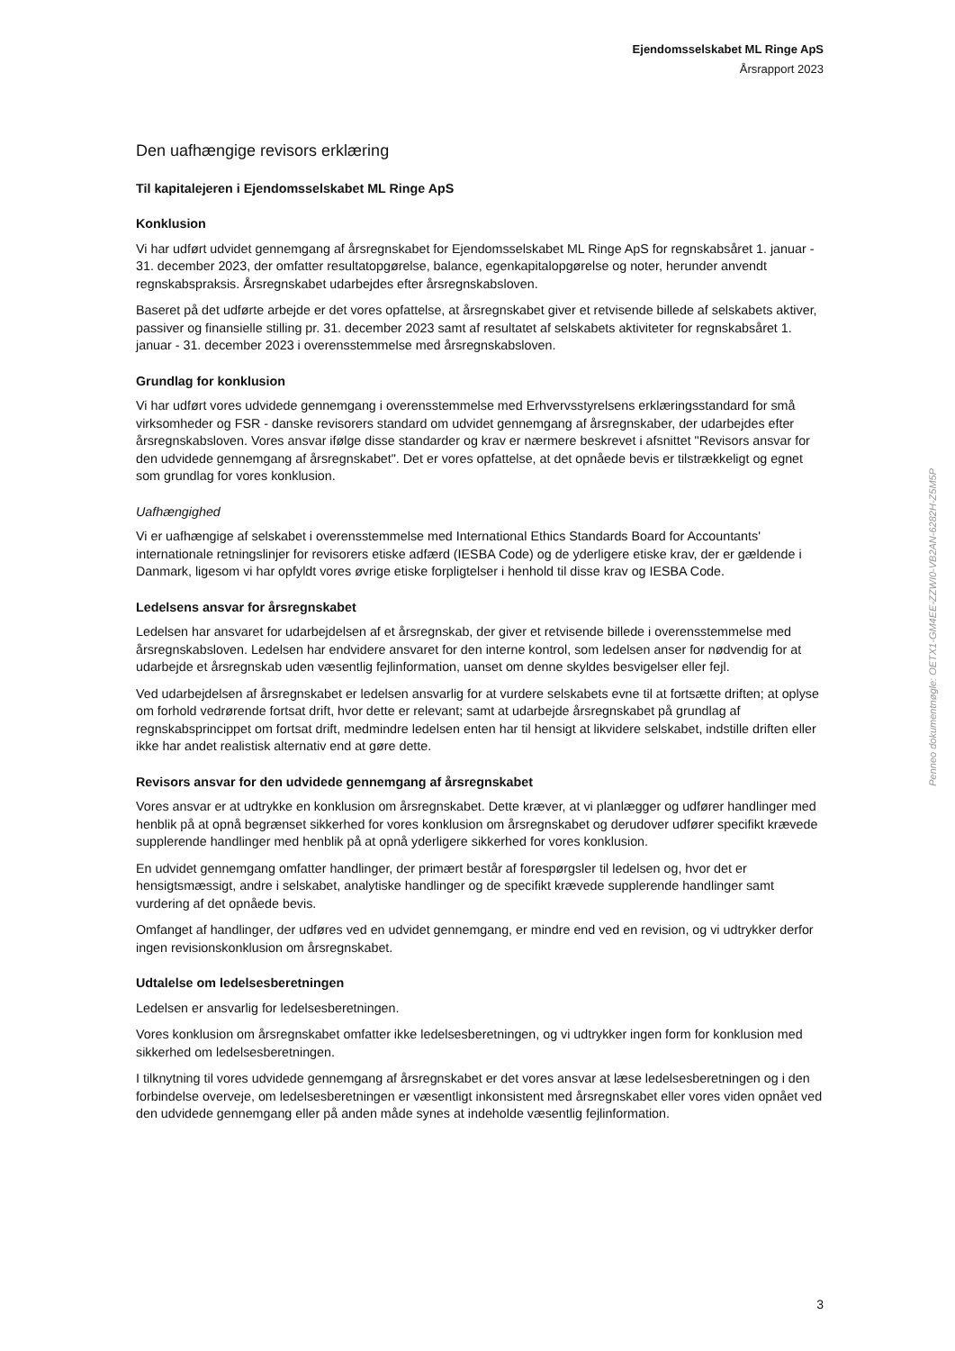Ejendomsselskabet ML Ringe ApS
Årsrapport 2023
Den uafhængige revisors erklæring
Til kapitalejeren i Ejendomsselskabet ML Ringe ApS
Konklusion
Vi har udført udvidet gennemgang af årsregnskabet for Ejendomsselskabet ML Ringe ApS for regnskabsåret 1. januar - 31. december 2023, der omfatter resultatopgørelse, balance, egenkapitalopgørelse og noter, herunder anvendt regnskabspraksis. Årsregnskabet udarbejdes efter årsregnskabsloven.
Baseret på det udførte arbejde er det vores opfattelse, at årsregnskabet giver et retvisende billede af selskabets aktiver, passiver og finansielle stilling pr. 31. december 2023 samt af resultatet af selskabets aktiviteter for regnskabsåret 1. januar - 31. december 2023 i overensstemmelse med årsregnskabsloven.
Grundlag for konklusion
Vi har udført vores udvidede gennemgang i overensstemmelse med Erhvervsstyrelsens erklæringsstandard for små virksomheder og FSR - danske revisorers standard om udvidet gennemgang af årsregnskaber, der udarbejdes efter årsregnskabsloven. Vores ansvar ifølge disse standarder og krav er nærmere beskrevet i afsnittet "Revisors ansvar for den udvidede gennemgang af årsregnskabet". Det er vores opfattelse, at det opnåede bevis er tilstrækkeligt og egnet som grundlag for vores konklusion.
Uafhængighed
Vi er uafhængige af selskabet i overensstemmelse med International Ethics Standards Board for Accountants' internationale retningslinjer for revisorers etiske adfærd (IESBA Code) og de yderligere etiske krav, der er gældende i Danmark, ligesom vi har opfyldt vores øvrige etiske forpligtelser i henhold til disse krav og IESBA Code.
Ledelsens ansvar for årsregnskabet
Ledelsen har ansvaret for udarbejdelsen af et årsregnskab, der giver et retvisende billede i overensstemmelse med årsregnskabsloven. Ledelsen har endvidere ansvaret for den interne kontrol, som ledelsen anser for nødvendig for at udarbejde et årsregnskab uden væsentlig fejlinformation, uanset om denne skyldes besvigelser eller fejl.
Ved udarbejdelsen af årsregnskabet er ledelsen ansvarlig for at vurdere selskabets evne til at fortsætte driften; at oplyse om forhold vedrørende fortsat drift, hvor dette er relevant; samt at udarbejde årsregnskabet på grundlag af regnskabsprincippet om fortsat drift, medmindre ledelsen enten har til hensigt at likvidere selskabet, indstille driften eller ikke har andet realistisk alternativ end at gøre dette.
Revisors ansvar for den udvidede gennemgang af årsregnskabet
Vores ansvar er at udtrykke en konklusion om årsregnskabet. Dette kræver, at vi planlægger og udfører handlinger med henblik på at opnå begrænset sikkerhed for vores konklusion om årsregnskabet og derudover udfører specifikt krævede supplerende handlinger med henblik på at opnå yderligere sikkerhed for vores konklusion.
En udvidet gennemgang omfatter handlinger, der primært består af forespørgsler til ledelsen og, hvor det er hensigtsmæssigt, andre i selskabet, analytiske handlinger og de specifikt krævede supplerende handlinger samt vurdering af det opnåede bevis.
Omfanget af handlinger, der udføres ved en udvidet gennemgang, er mindre end ved en revision, og vi udtrykker derfor ingen revisionskonklusion om årsregnskabet.
Udtalelse om ledelsesberetningen
Ledelsen er ansvarlig for ledelsesberetningen.
Vores konklusion om årsregnskabet omfatter ikke ledelsesberetningen, og vi udtrykker ingen form for konklusion med sikkerhed om ledelsesberetningen.
I tilknytning til vores udvidede gennemgang af årsregnskabet er det vores ansvar at læse ledelsesberetningen og i den forbindelse overveje, om ledelsesberetningen er væsentligt inkonsistent med årsregnskabet eller vores viden opnået ved den udvidede gennemgang eller på anden måde synes at indeholde væsentlig fejlinformation.
Penneo dokumentnøgle: OETX1-GM4EE-ZZWI0-VB2AN-6282H-Z5M5P
3